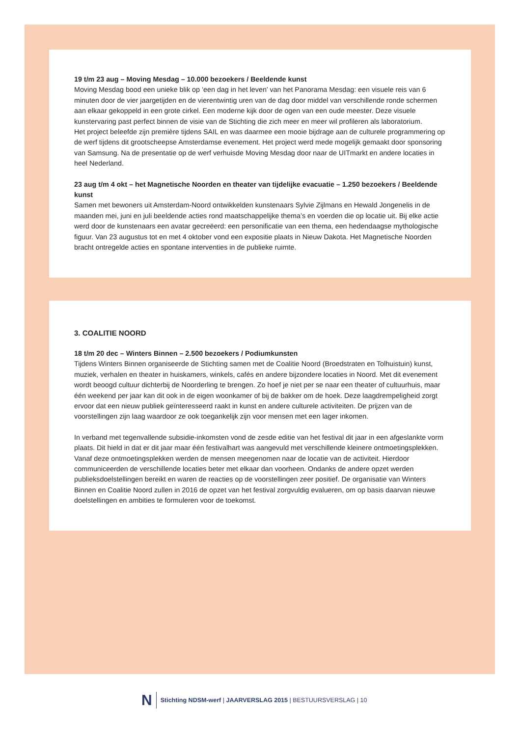19 t/m 23 aug – Moving Mesdag – 10.000 bezoekers / Beeldende kunst
Moving Mesdag bood een unieke blik op ‘een dag in het leven’ van het Panorama Mesdag: een visuele reis van 6 minuten door de vier jaargetijden en de vierentwintig uren van de dag door middel van verschillende ronde schermen aan elkaar gekoppeld in een grote cirkel. Een moderne kijk door de ogen van een oude meester. Deze visuele kunstervaring past perfect binnen de visie van de Stichting die zich meer en meer wil profileren als laboratorium.
Het project beleefde zijn première tijdens SAIL en was daarmee een mooie bijdrage aan de culturele programmering op de werf tijdens dit grootscheepse Amsterdamse evenement. Het project werd mede mogelijk gemaakt door sponsoring van Samsung. Na de presentatie op de werf verhuisde Moving Mesdag door naar de UITmarkt en andere locaties in heel Nederland.
23 aug t/m 4 okt – het Magnetische Noorden en theater van tijdelijke evacuatie – 1.250 bezoekers / Beeldende kunst
Samen met bewoners uit Amsterdam-Noord ontwikkelden kunstenaars Sylvie Zijlmans en Hewald Jongenelis in de maanden mei, juni en juli beeldende acties rond maatschappelijke thema’s en voerden die op locatie uit. Bij elke actie werd door de kunstenaars een avatar gecreëerd: een personificatie van een thema, een hedendaagse mythologische figuur. Van 23 augustus tot en met 4 oktober vond een expositie plaats in Nieuw Dakota. Het Magnetische Noorden bracht ontregelde acties en spontane interventies in de publieke ruimte.
3. COALITIE NOORD
18 t/m 20 dec – Winters Binnen – 2.500 bezoekers / Podiumkunsten
Tijdens Winters Binnen organiseerde de Stichting samen met de Coalitie Noord (Broedstraten en Tolhuistuin) kunst, muziek, verhalen en theater in huiskamers, winkels, cafés en andere bijzondere locaties in Noord. Met dit evenement wordt beoogd cultuur dichterbij de Noorderling te brengen. Zo hoef je niet per se naar een theater of cultuurhuis, maar één weekend per jaar kan dit ook in de eigen woonkamer of bij de bakker om de hoek. Deze laagdrempeligheid zorgt ervoor dat een nieuw publiek geïnteresseerd raakt in kunst en andere culturele activiteiten. De prijzen van de voorstellingen zijn laag waardoor ze ook toegankelijk zijn voor mensen met een lager inkomen.
In verband met tegenvallende subsidie-inkomsten vond de zesde editie van het festival dit jaar in een afgeslankte vorm plaats. Dit hield in dat er dit jaar maar één festivalhart was aangevuld met verschillende kleinere ontmoetingsplekken. Vanaf deze ontmoetingsplekken werden de mensen meegenomen naar de locatie van de activiteit. Hierdoor communiceerden de verschillende locaties beter met elkaar dan voorheen. Ondanks de andere opzet werden publieksdoelstellingen bereikt en waren de reacties op de voorstellingen zeer positief. De organisatie van Winters Binnen en Coalitie Noord zullen in 2016 de opzet van het festival zorgvuldig evalueren, om op basis daarvan nieuwe doelstellingen en ambities te formuleren voor de toekomst.
N Stichting NDSM-werf | JAARVERSLAG 2015 | BESTUURSVERSLAG | 10